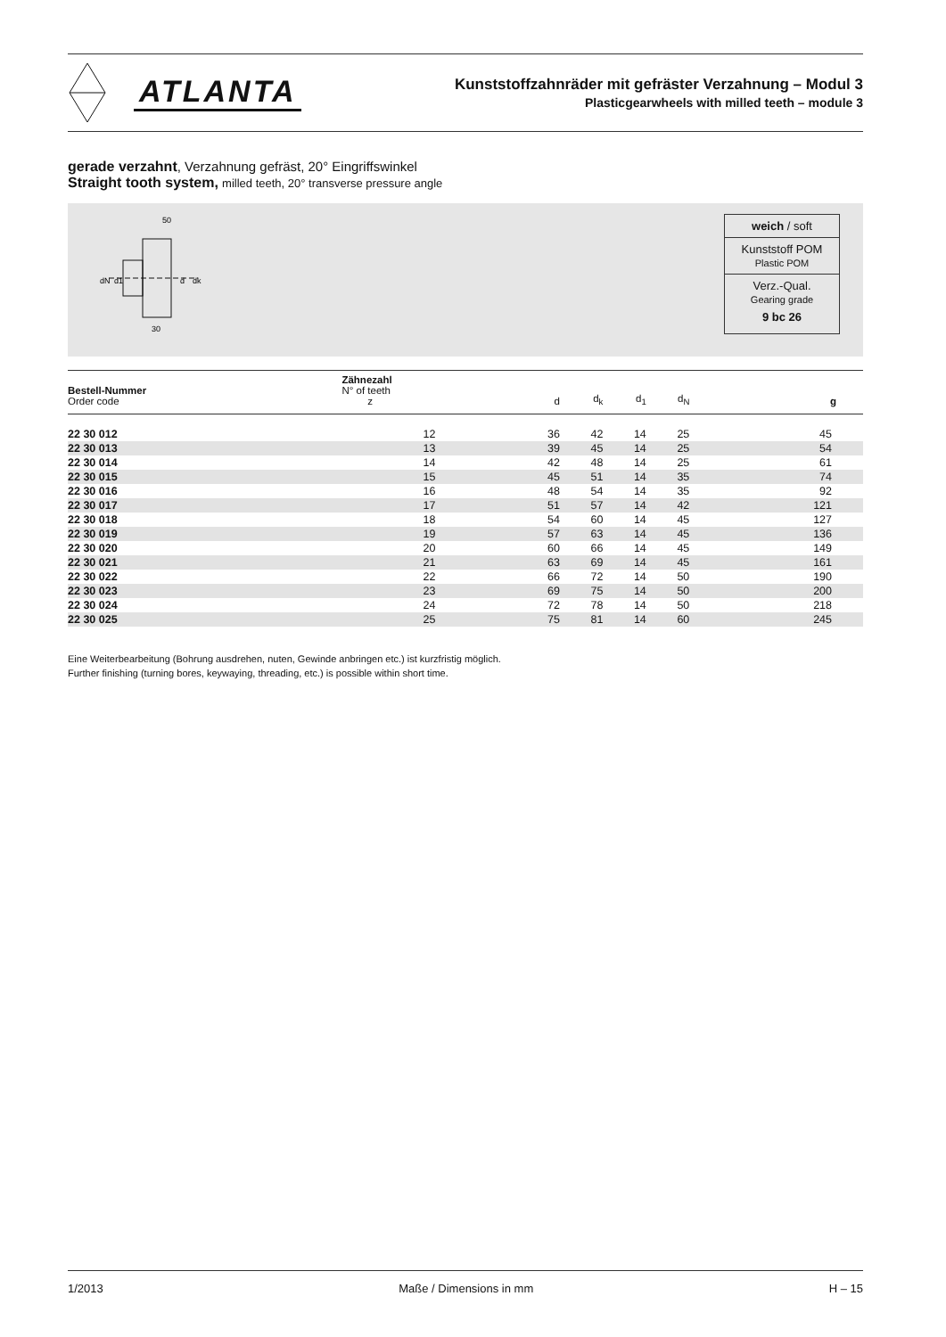ATLANTA
Kunststoffzahnräder mit gefräster Verzahnung – Modul 3
Plasticgearwheels with milled teeth – module 3
gerade verzahnt, Verzahnung gefräst, 20° Eingriffswinkel
Straight tooth system, milled teeth, 20° transverse pressure angle
50
dN
d1
d
dk
30
weich / soft
Kunststoff POM
Plastic POM
Verz.-Qual.
Gearing grade
9 bc 26
| Bestell-Nummer Order code | Zähnezahl N° of teeth z | d | d<sub>k</sub> | d<sub>1</sub> | d<sub>N</sub> | g |
| --- | --- | --- | --- | --- | --- | --- |
| 22 30 012 | 12 | 36 | 42 | 14 | 25 | 45 |
| 22 30 013 | 13 | 39 | 45 | 14 | 25 | 54 |
| 22 30 014 | 14 | 42 | 48 | 14 | 25 | 61 |
| 22 30 015 | 15 | 45 | 51 | 14 | 35 | 74 |
| 22 30 016 | 16 | 48 | 54 | 14 | 35 | 92 |
| 22 30 017 | 17 | 51 | 57 | 14 | 42 | 121 |
| 22 30 018 | 18 | 54 | 60 | 14 | 45 | 127 |
| 22 30 019 | 19 | 57 | 63 | 14 | 45 | 136 |
| 22 30 020 | 20 | 60 | 66 | 14 | 45 | 149 |
| 22 30 021 | 21 | 63 | 69 | 14 | 45 | 161 |
| 22 30 022 | 22 | 66 | 72 | 14 | 50 | 190 |
| 22 30 023 | 23 | 69 | 75 | 14 | 50 | 200 |
| 22 30 024 | 24 | 72 | 78 | 14 | 50 | 218 |
| 22 30 025 | 25 | 75 | 81 | 14 | 60 | 245 |
Eine Weiterbearbeitung (Bohrung ausdrehen, nuten, Gewinde anbringen etc.) ist kurzfristig möglich.
Further finishing (turning bores, keywaying, threading, etc.) is possible within short time.
1/2013 Maße / Dimensions in mm H – 15